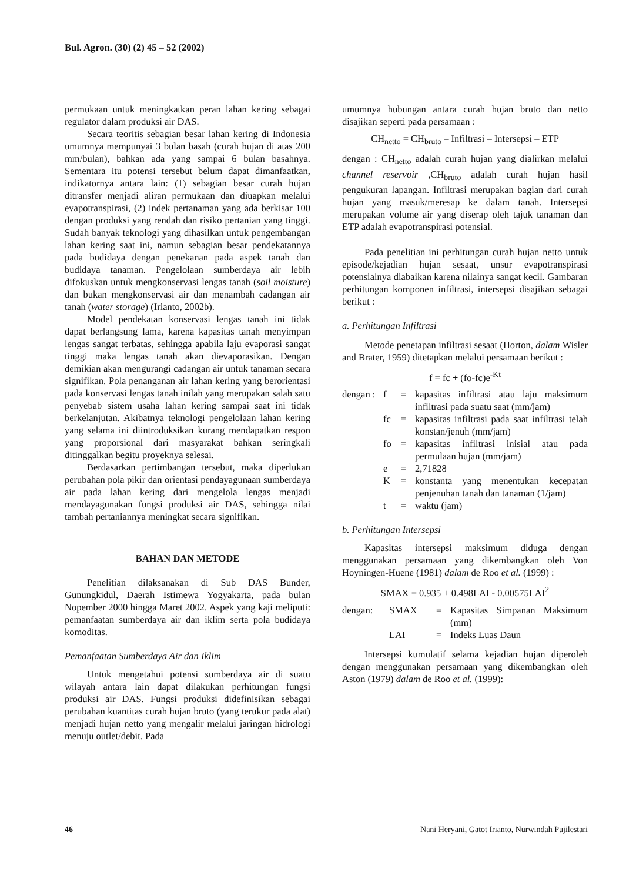Bul. Agron. (30) (2) 45 – 52 (2002)
permukaan untuk meningkatkan peran lahan kering sebagai regulator dalam produksi air DAS.
Secara teoritis sebagian besar lahan kering di Indonesia umumnya mempunyai 3 bulan basah (curah hujan di atas 200 mm/bulan), bahkan ada yang sampai 6 bulan basahnya. Sementara itu potensi tersebut belum dapat dimanfaatkan, indikatornya antara lain: (1) sebagian besar curah hujan ditransfer menjadi aliran permukaan dan diuapkan melalui evapotranspirasi, (2) indek pertanaman yang ada berkisar 100 dengan produksi yang rendah dan risiko pertanian yang tinggi. Sudah banyak teknologi yang dihasilkan untuk pengembangan lahan kering saat ini, namun sebagian besar pendekatannya pada budidaya dengan penekanan pada aspek tanah dan budidaya tanaman. Pengelolaan sumberdaya air lebih difokuskan untuk mengkonservasi lengas tanah (soil moisture) dan bukan mengkonservasi air dan menambah cadangan air tanah (water storage) (Irianto, 2002b).
Model pendekatan konservasi lengas tanah ini tidak dapat berlangsung lama, karena kapasitas tanah menyimpan lengas sangat terbatas, sehingga apabila laju evaporasi sangat tinggi maka lengas tanah akan dievaporasikan. Dengan demikian akan mengurangi cadangan air untuk tanaman secara signifikan. Pola penanganan air lahan kering yang berorientasi pada konservasi lengas tanah inilah yang merupakan salah satu penyebab sistem usaha lahan kering sampai saat ini tidak berkelanjutan. Akibatnya teknologi pengelolaan lahan kering yang selama ini diintroduksikan kurang mendapatkan respon yang proporsional dari masyarakat bahkan seringkali ditinggalkan begitu proyeknya selesai.
Berdasarkan pertimbangan tersebut, maka diperlukan perubahan pola pikir dan orientasi pendayagunaan sumberdaya air pada lahan kering dari mengelola lengas menjadi mendayagunakan fungsi produksi air DAS, sehingga nilai tambah pertaniannya meningkat secara signifikan.
BAHAN DAN METODE
Penelitian dilaksanakan di Sub DAS Bunder, Gunungkidul, Daerah Istimewa Yogyakarta, pada bulan Nopember 2000 hingga Maret 2002. Aspek yang kaji meliputi: pemanfaatan sumberdaya air dan iklim serta pola budidaya komoditas.
Pemanfaatan Sumberdaya Air dan Iklim
Untuk mengetahui potensi sumberdaya air di suatu wilayah antara lain dapat dilakukan perhitungan fungsi produksi air DAS. Fungsi produksi didefinisikan sebagai perubahan kuantitas curah hujan bruto (yang terukur pada alat) menjadi hujan netto yang mengalir melalui jaringan hidrologi menuju outlet/debit. Pada
umumnya hubungan antara curah hujan bruto dan netto disajikan seperti pada persamaan :
CH<sub>netto</sub> = CH<sub>bruto</sub> – Infiltrasi – Intersepsi – ETP
dengan : CH<sub>netto</sub> adalah curah hujan yang dialirkan melalui channel reservoir ,CH<sub>bruto</sub> adalah curah hujan hasil pengukuran lapangan. Infiltrasi merupakan bagian dari curah hujan yang masuk/meresap ke dalam tanah. Intersepsi merupakan volume air yang diserap oleh tajuk tanaman dan ETP adalah evapotranspirasi potensial.
Pada penelitian ini perhitungan curah hujan netto untuk episode/kejadian hujan sesaat, unsur evapotranspirasi potensialnya diabaikan karena nilainya sangat kecil. Gambaran perhitungan komponen infiltrasi, intersepsi disajikan sebagai berikut :
a. Perhitungan Infiltrasi
Metode penetapan infiltrasi sesaat (Horton, dalam Wisler and Brater, 1959) ditetapkan melalui persamaan berikut :
f = fc + (fo-fc)e<sup>-Kt</sup>
dengan : f = kapasitas infiltrasi atau laju maksimum infiltrasi pada suatu saat (mm/jam) fc = kapasitas infiltrasi pada saat infiltrasi telah konstan/jenuh (mm/jam) fo = kapasitas infiltrasi inisial atau pada permulaan hujan (mm/jam) e = 2,71828 K = konstanta yang menentukan kecepatan penjenuhan tanah dan tanaman (1/jam) t = waktu (jam)
b. Perhitungan Intersepsi
Kapasitas intersepsi maksimum diduga dengan menggunakan persamaan yang dikembangkan oleh Von Hoyningen-Huene (1981) dalam de Roo et al. (1999) :
SMAX = 0.935 + 0.498LAI - 0.00575LAI<sup>2</sup>
dengan: SMAX = Kapasitas Simpanan Maksimum (mm) LAI = Indeks Luas Daun
Intersepsi kumulatif selama kejadian hujan diperoleh dengan menggunakan persamaan yang dikembangkan oleh Aston (1979) dalam de Roo et al. (1999):
46 Nani Heryani, Gatot Irianto, Nurwindah Pujilestari